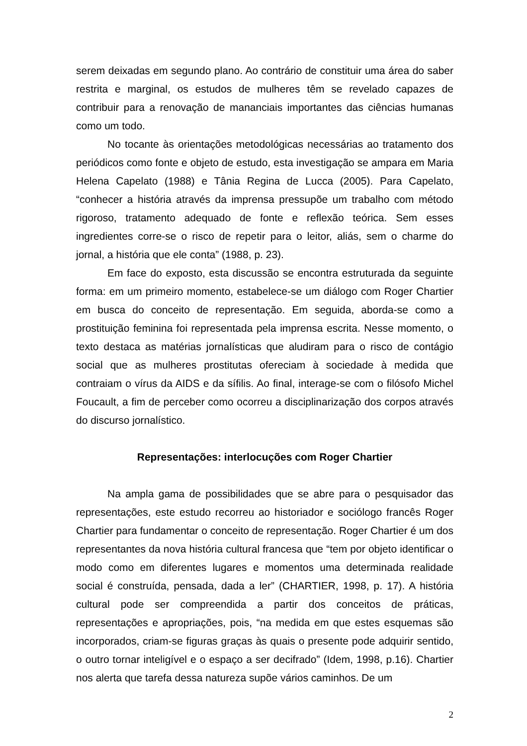serem deixadas em segundo plano. Ao contrário de constituir uma área do saber restrita e marginal, os estudos de mulheres têm se revelado capazes de contribuir para a renovação de mananciais importantes das ciências humanas como um todo.
No tocante às orientações metodológicas necessárias ao tratamento dos periódicos como fonte e objeto de estudo, esta investigação se ampara em Maria Helena Capelato (1988) e Tânia Regina de Lucca (2005). Para Capelato, “conhecer a história através da imprensa pressupõe um trabalho com método rigoroso, tratamento adequado de fonte e reflexão teórica. Sem esses ingredientes corre-se o risco de repetir para o leitor, aliás, sem o charme do jornal, a história que ele conta” (1988, p. 23).
Em face do exposto, esta discussão se encontra estruturada da seguinte forma: em um primeiro momento, estabelece-se um diálogo com Roger Chartier em busca do conceito de representação. Em seguida, aborda-se como a prostituição feminina foi representada pela imprensa escrita. Nesse momento, o texto destaca as matérias jornalísticas que aludiram para o risco de contágio social que as mulheres prostitutas ofereciam à sociedade à medida que contraiam o vírus da AIDS e da sífilis. Ao final, interage-se com o filósofo Michel Foucault, a fim de perceber como ocorreu a disciplinarização dos corpos através do discurso jornalístico.
Representações: interlocuções com Roger Chartier
Na ampla gama de possibilidades que se abre para o pesquisador das representações, este estudo recorreu ao historiador e sociólogo francês Roger Chartier para fundamentar o conceito de representação. Roger Chartier é um dos representantes da nova história cultural francesa que “tem por objeto identificar o modo como em diferentes lugares e momentos uma determinada realidade social é construída, pensada, dada a ler” (CHARTIER, 1998, p. 17). A história cultural pode ser compreendida a partir dos conceitos de práticas, representações e apropriações, pois, “na medida em que estes esquemas são incorporados, criam-se figuras graças às quais o presente pode adquirir sentido, o outro tornar inteligível e o espaço a ser decifrado” (Idem, 1998, p.16). Chartier nos alerta que tarefa dessa natureza supõe vários caminhos. De um
2